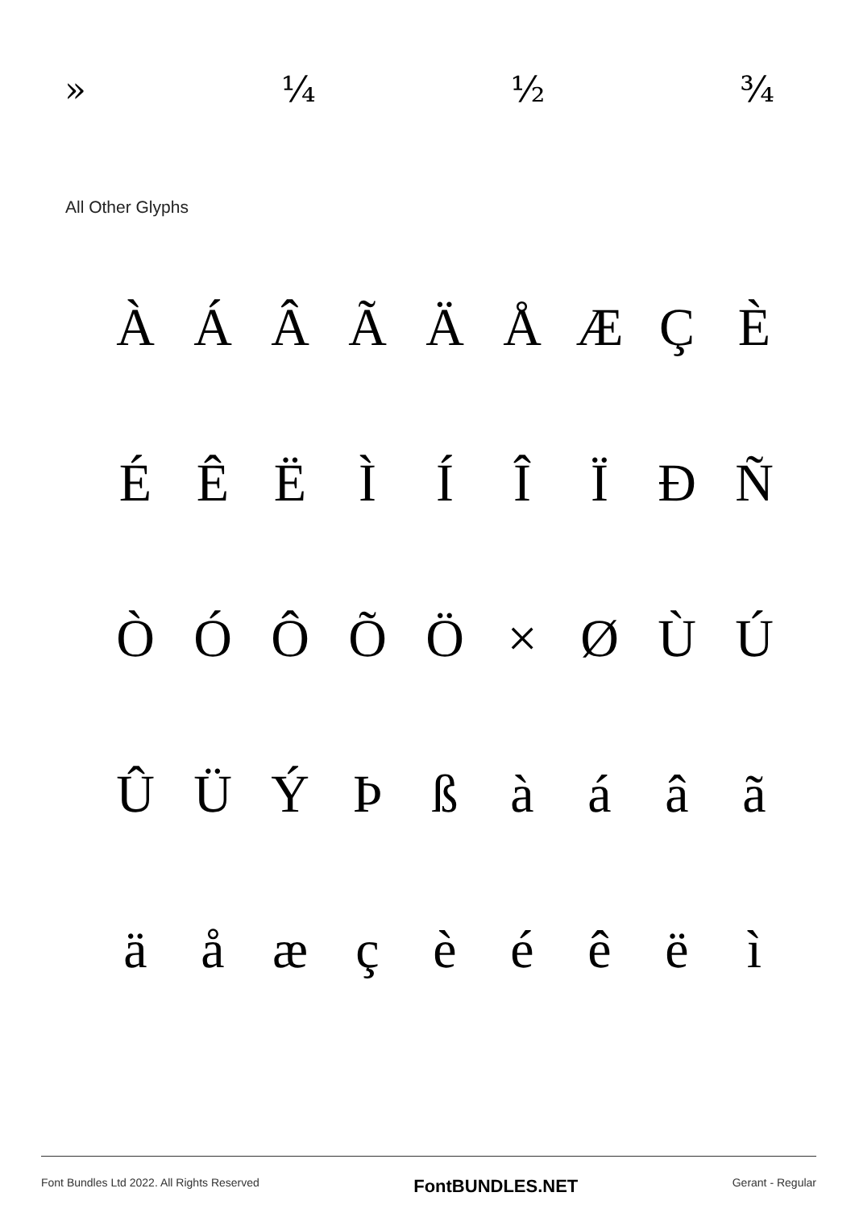» ¼ ½ ¾
All Other Glyphs
ÀÁÂÃÄÅÆÇÈ
ÉÊËÌÍÎÏÐÑ
ÒÓÔÕÖ × ØÙÚ
ÛÜÝÞßàáâã
äåæçèéêëì
Font Bundles Ltd 2022. All Rights Reserved FontBUNDLES.NET Gerant - Regular